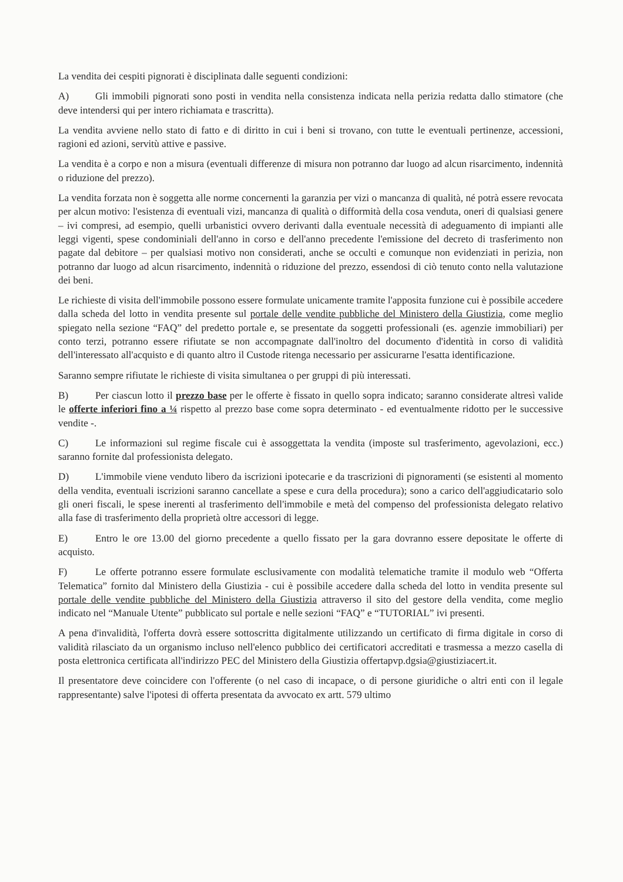La vendita dei cespiti pignorati è disciplinata dalle seguenti condizioni:
A) Gli immobili pignorati sono posti in vendita nella consistenza indicata nella perizia redatta dallo stimatore (che deve intendersi qui per intero richiamata e trascritta).
La vendita avviene nello stato di fatto e di diritto in cui i beni si trovano, con tutte le eventuali pertinenze, accessioni, ragioni ed azioni, servitù attive e passive.
La vendita è a corpo e non a misura (eventuali differenze di misura non potranno dar luogo ad alcun risarcimento, indennità o riduzione del prezzo).
La vendita forzata non è soggetta alle norme concernenti la garanzia per vizi o mancanza di qualità, né potrà essere revocata per alcun motivo: l'esistenza di eventuali vizi, mancanza di qualità o difformità della cosa venduta, oneri di qualsiasi genere – ivi compresi, ad esempio, quelli urbanistici ovvero derivanti dalla eventuale necessità di adeguamento di impianti alle leggi vigenti, spese condominiali dell'anno in corso e dell'anno precedente l'emissione del decreto di trasferimento non pagate dal debitore – per qualsiasi motivo non considerati, anche se occulti e comunque non evidenziati in perizia, non potranno dar luogo ad alcun risarcimento, indennità o riduzione del prezzo, essendosi di ciò tenuto conto nella valutazione dei beni.
Le richieste di visita dell'immobile possono essere formulate unicamente tramite l'apposita funzione cui è possibile accedere dalla scheda del lotto in vendita presente sul portale delle vendite pubbliche del Ministero della Giustizia, come meglio spiegato nella sezione “FAQ” del predetto portale e, se presentate da soggetti professionali (es. agenzie immobiliari) per conto terzi, potranno essere rifiutate se non accompagnate dall'inoltro del documento d'identità in corso di validità dell'interessato all'acquisto e di quanto altro il Custode ritenga necessario per assicurarne l'esatta identificazione.
Saranno sempre rifiutate le richieste di visita simultanea o per gruppi di più interessati.
B) Per ciascun lotto il prezzo base per le offerte è fissato in quello sopra indicato; saranno considerate altresì valide le offerte inferiori fino a ¼ rispetto al prezzo base come sopra determinato - ed eventualmente ridotto per le successive vendite -.
C) Le informazioni sul regime fiscale cui è assoggettata la vendita (imposte sul trasferimento, agevolazioni, ecc.) saranno fornite dal professionista delegato.
D) L'immobile viene venduto libero da iscrizioni ipotecarie e da trascrizioni di pignoramenti (se esistenti al momento della vendita, eventuali iscrizioni saranno cancellate a spese e cura della procedura); sono a carico dell'aggiudicatario solo gli oneri fiscali, le spese inerenti al trasferimento dell'immobile e metà del compenso del professionista delegato relativo alla fase di trasferimento della proprietà oltre accessori di legge.
E) Entro le ore 13.00 del giorno precedente a quello fissato per la gara dovranno essere depositate le offerte di acquisto.
F) Le offerte potranno essere formulate esclusivamente con modalità telematiche tramite il modulo web “Offerta Telematica” fornito dal Ministero della Giustizia - cui è possibile accedere dalla scheda del lotto in vendita presente sul portale delle vendite pubbliche del Ministero della Giustizia attraverso il sito del gestore della vendita, come meglio indicato nel “Manuale Utente” pubblicato sul portale e nelle sezioni “FAQ” e “TUTORIAL” ivi presenti.
A pena d'invalidità, l'offerta dovrà essere sottoscritta digitalmente utilizzando un certificato di firma digitale in corso di validità rilasciato da un organismo incluso nell'elenco pubblico dei certificatori accreditati e trasmessa a mezzo casella di posta elettronica certificata all'indirizzo PEC del Ministero della Giustizia offertapvp.dgsia@giustiziacert.it.
Il presentatore deve coincidere con l'offerente (o nel caso di incapace, o di persone giuridiche o altri enti con il legale rappresentante) salve l'ipotesi di offerta presentata da avvocato ex artt. 579 ultimo